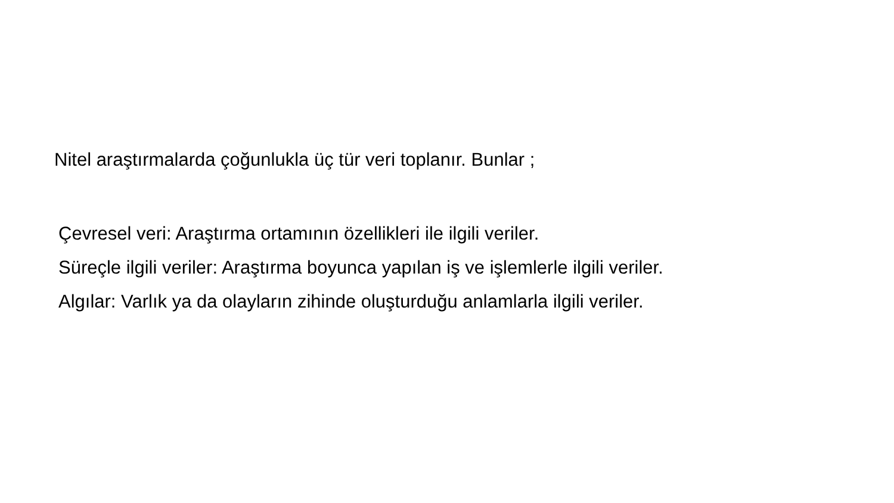Nitel araştırmalarda çoğunlukla üç tür veri toplanır. Bunlar ;
Çevresel veri: Araştırma ortamının özellikleri ile ilgili veriler.
Süreçle ilgili veriler: Araştırma boyunca yapılan iş ve işlemlerle ilgili veriler.
Algılar: Varlık ya da olayların zihinde oluşturduğu anlamlarla ilgili veriler.